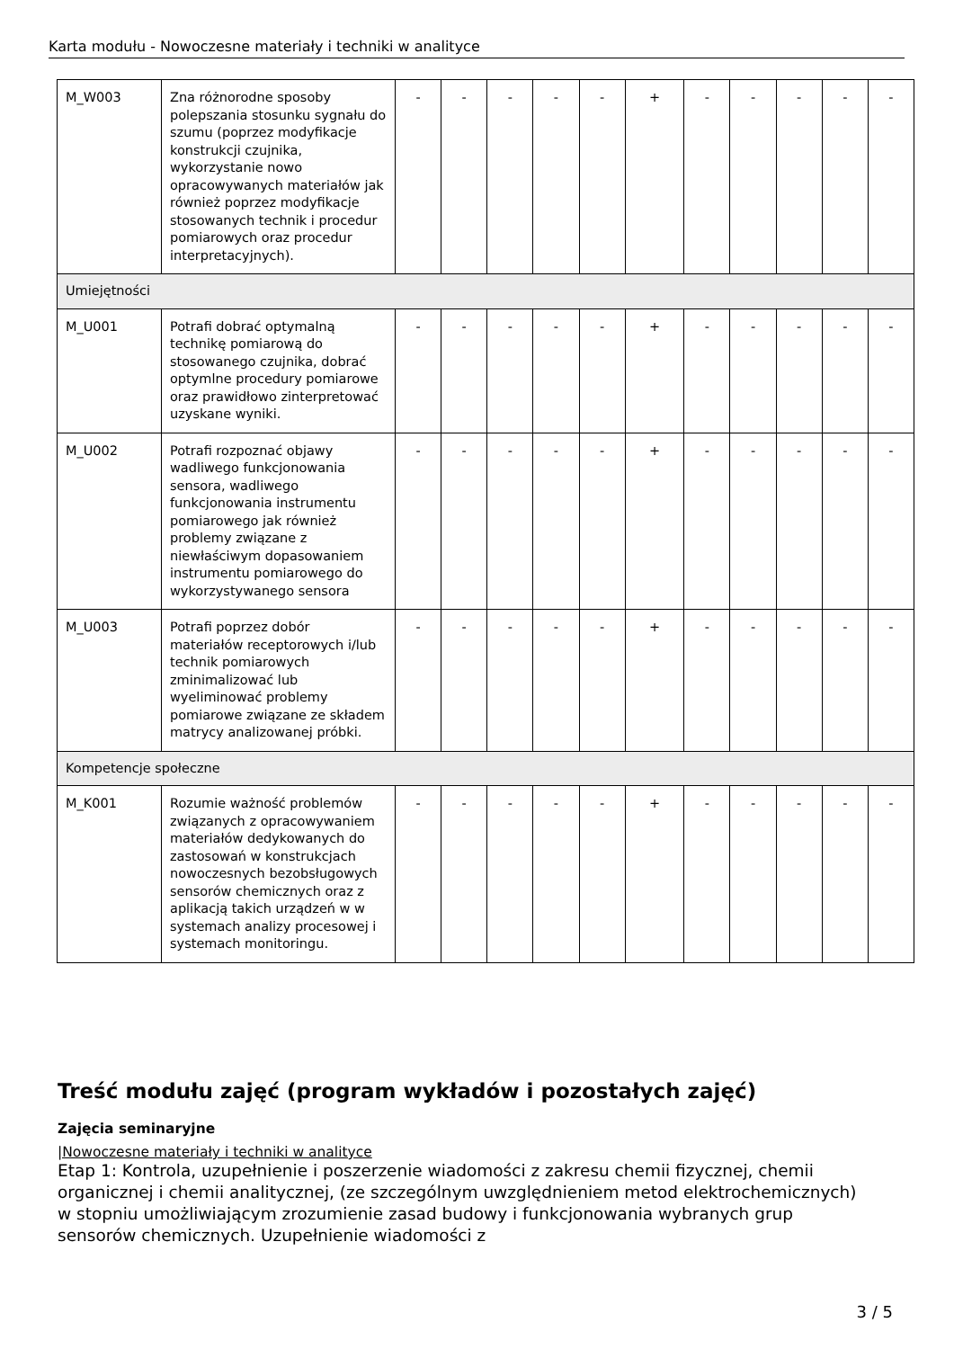Karta modułu - Nowoczesne materiały i techniki w analityce
| M_W003 | Zna różnorodne sposoby polepszania stosunku sygnału do szumu (poprzez modyfikacje konstrukcji czujnika, wykorzystanie nowo opracowywanych materiałów jak również poprzez modyfikacje stosowanych technik i procedur pomiarowych oraz procedur interpretacyjnych). | - | - | - | - | - | + | - | - | - | - | - |
| Umiejętności | | | | | | | | | | | | |
| M_U001 | Potrafi dobrać optymalną technikę pomiarową do stosowanego czujnika, dobrać optymlne procedury pomiarowe oraz prawidłowo zinterpretować uzyskane wyniki. | - | - | - | - | - | + | - | - | - | - | - |
| M_U002 | Potrafi rozpoznać objawy wadliwego funkcjonowania sensora, wadliwego funkcjonowania instrumentu pomiarowego jak również problemy związane z niewłaściwym dopasowaniem instrumentu pomiarowego do wykorzystywanego sensora | - | - | - | - | - | + | - | - | - | - | - |
| M_U003 | Potrafi poprzez dobór materiałów receptorowych i/lub technik pomiarowych zminimalizować lub wyeliminować problemy pomiarowe związane ze składem matrycy analizowanej próbki. | - | - | - | - | - | + | - | - | - | - | - |
| Kompetencje społeczne | | | | | | | | | | | | |
| M_K001 | Rozumie ważność problemów związanych z opracowywaniem materiałów dedykowanych do zastosowań w konstrukcjach nowoczesnych bezobsługowych sensorów chemicznych oraz z aplikacją takich urządzeń w w systemach analizy procesowej i systemach monitoringu. | - | - | - | - | - | + | - | - | - | - | - |
Treść modułu zajęć (program wykładów i pozostałych zajęć)
Zajęcia seminaryjne
|Nowoczesne materiały i techniki w analityce
Etap 1: Kontrola, uzupełnienie i poszerzenie wiadomości z zakresu chemii fizycznej, chemii organicznej i chemii analitycznej, (ze szczególnym uwzględnieniem metod elektrochemicznych) w stopniu umożliwiającym zrozumienie zasad budowy i funkcjonowania wybranych grup sensorów chemicznych. Uzupełnienie wiadomości z
3 / 5